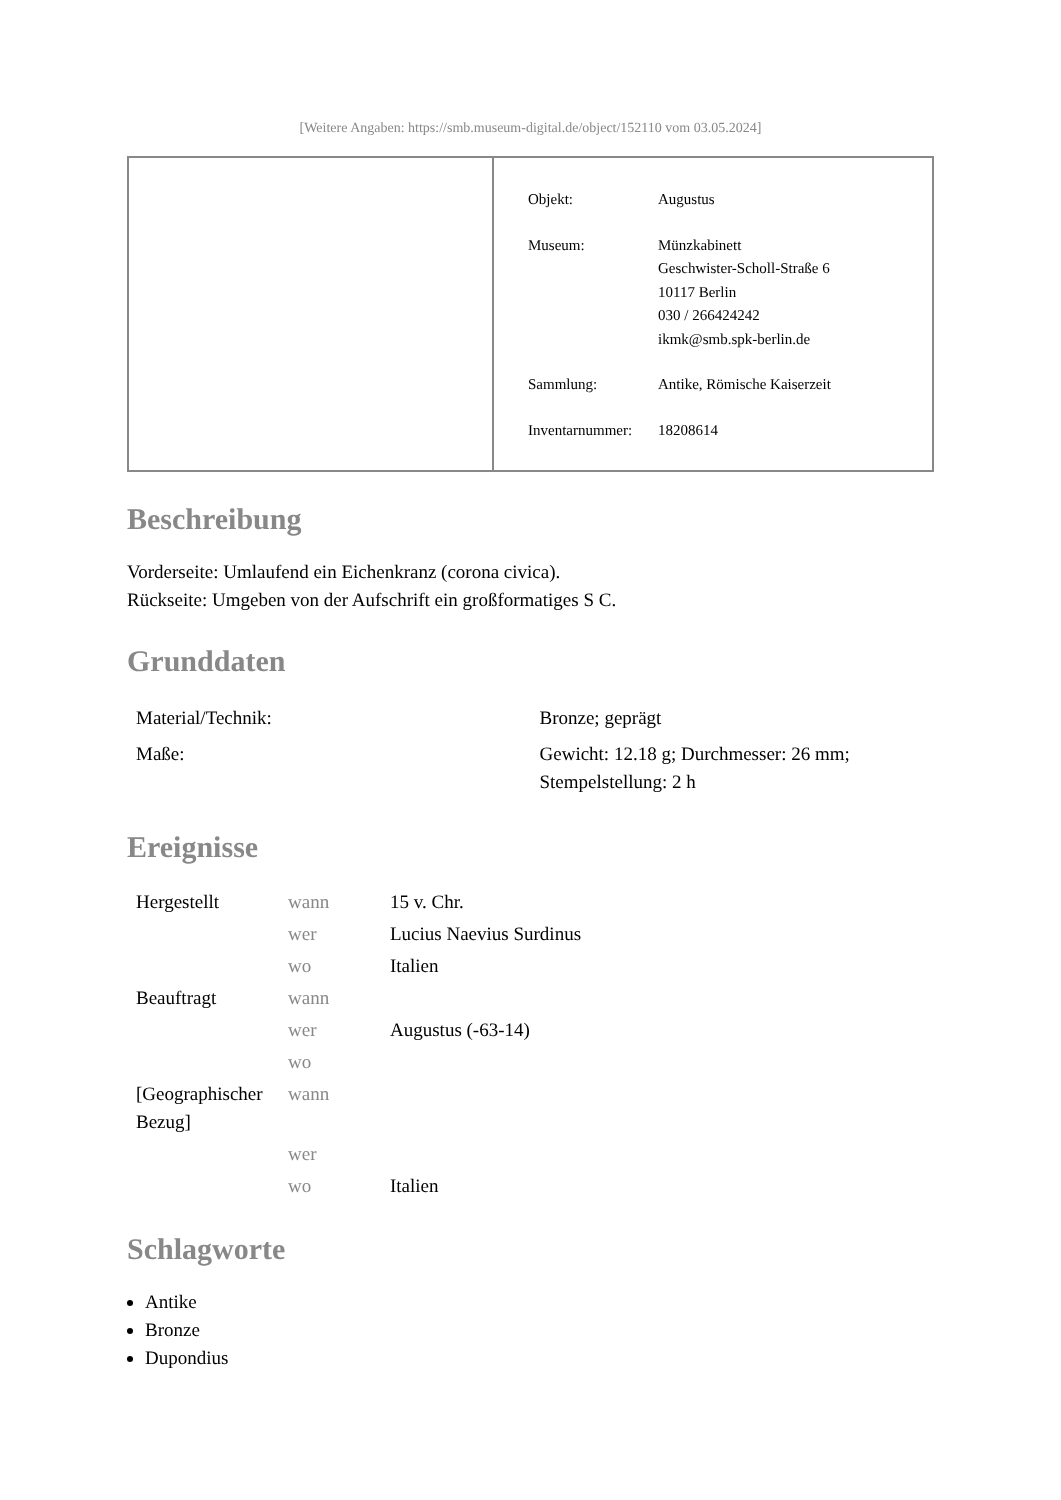[Weitere Angaben: https://smb.museum-digital.de/object/152110 vom 03.05.2024]
| Objekt: | Augustus |
| Museum: | Münzkabinett Geschwister-Scholl-Straße 6 10117 Berlin 030 / 266424242 ikmk@smb.spk-berlin.de |
| Sammlung: | Antike, Römische Kaiserzeit |
| Inventarnummer: | 18208614 |
Beschreibung
Vorderseite: Umlaufend ein Eichenkranz (corona civica).
Rückseite: Umgeben von der Aufschrift ein großformatiges S C.
Grunddaten
| Material/Technik: | Bronze; geprägt |
| Maße: | Gewicht: 12.18 g; Durchmesser: 26 mm; Stempelstellung: 2 h |
Ereignisse
| Hergestellt | wann | 15 v. Chr. |
| | wer | Lucius Naevius Surdinus |
| | wo | Italien |
| Beauftragt | wann | |
| | wer | Augustus (-63-14) |
| | wo | |
| [Geographischer Bezug] | wann | |
| | wer | |
| | wo | Italien |
Schlagworte
Antike
Bronze
Dupondius